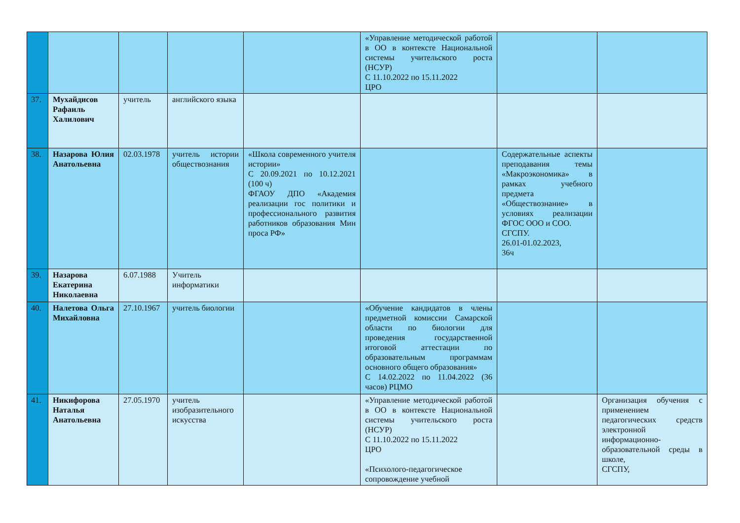| | | | | | «Управление методической работой в ОО в контексте Национальной системы учительского роста (НСУР) С 11.10.2022 по 15.11.2022 ЦРО | | |
| 37. | Мухайдисов Рафаиль Халилович | учитель | английского языка | | | | |
| 38. | Назарова Юлия Анатольевна | 02.03.1978 | учитель истории обществознания | «Школа современного учителя истории» С 20.09.2021 по 10.12.2021 (100 ч) ФГАОУ ДПО «Академия реализации гос политики и профессионального развития работников образования Мин проса РФ» | | Содержательные аспекты преподавания темы «Макроэкономика» в рамках учебного предмета «Обществознание» в условиях реализации ФГОС ООО и СОО. СГСПУ. 26.01-01.02.2023, 36ч | |
| 39. | Назарова Екатерина Николаевна | 6.07.1988 | Учитель информатики | | | | |
| 40. | Налетова Ольга Михайловна | 27.10.1967 | учитель биологии | | «Обучение кандидатов в члены предметной комиссии Самарской области по биологии для проведения государственной итоговой аттестации по образовательным программам основного общего образования» С 14.02.2022 по 11.04.2022 (36 часов) РЦМО | | |
| 41. | Никифорова Наталья Анатольевна | 27.05.1970 | учитель изобразительного искусства | | «Управление методической работой в ОО в контексте Национальной системы учительского роста (НСУР) С 11.10.2022 по 15.11.2022 ЦРО «Психолого-педагогическое сопровождение учебной | | Организация обучения с применением педагогических средств электронной информационно-образовательной среды в школе, СГСПУ, |